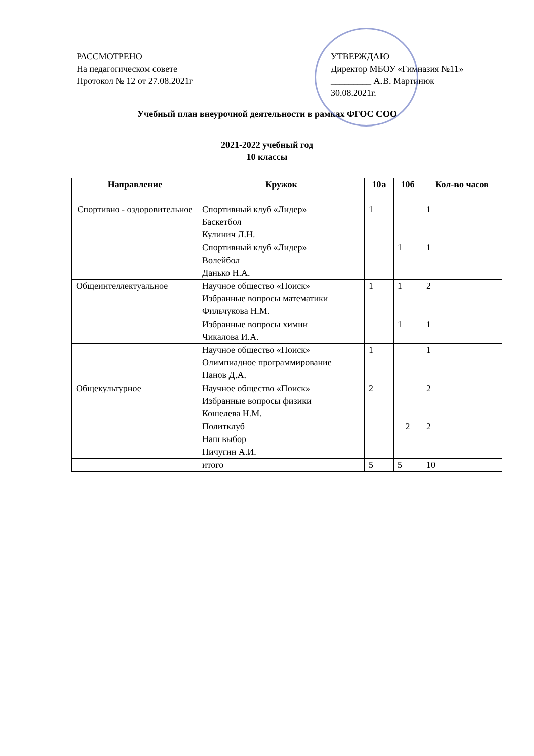РАССМОТРЕНО
На педагогическом совете
Протокол № 12 от 27.08.2021г
УТВЕРЖДАЮ
Директор МБОУ «Гимназия №11»
_________ А.В. Мартинюк
30.08.2021г.
Учебный план внеурочной деятельности в рамках ФГОС СОО
2021-2022 учебный год
10 классы
| Направление | Кружок | 10а | 10б | Кол-во часов |
| --- | --- | --- | --- | --- |
| Спортивно - оздоровительное | Спортивный клуб «Лидер» Баскетбол Кулинич Л.Н. | 1 | | 1 |
| | Спортивный клуб «Лидер» Волейбол Данько Н.А. | | 1 | 1 |
| Общеинтеллектуальное | Научное общество «Поиск» Избранные вопросы математики Фильчукова Н.М. | 1 | 1 | 2 |
| | Избранные вопросы химии Чикалова И.А. | | 1 | 1 |
| | Научное общество «Поиск» Олимпиадное программирование Панов Д.А. | 1 | | 1 |
| Общекультурное | Научное общество «Поиск» Избранные вопросы физики Кошелева Н.М. | 2 | | 2 |
| | Политклуб Наш выбор Пичугин А.И. | | 2 | 2 |
| | итого | 5 | 5 | 10 |